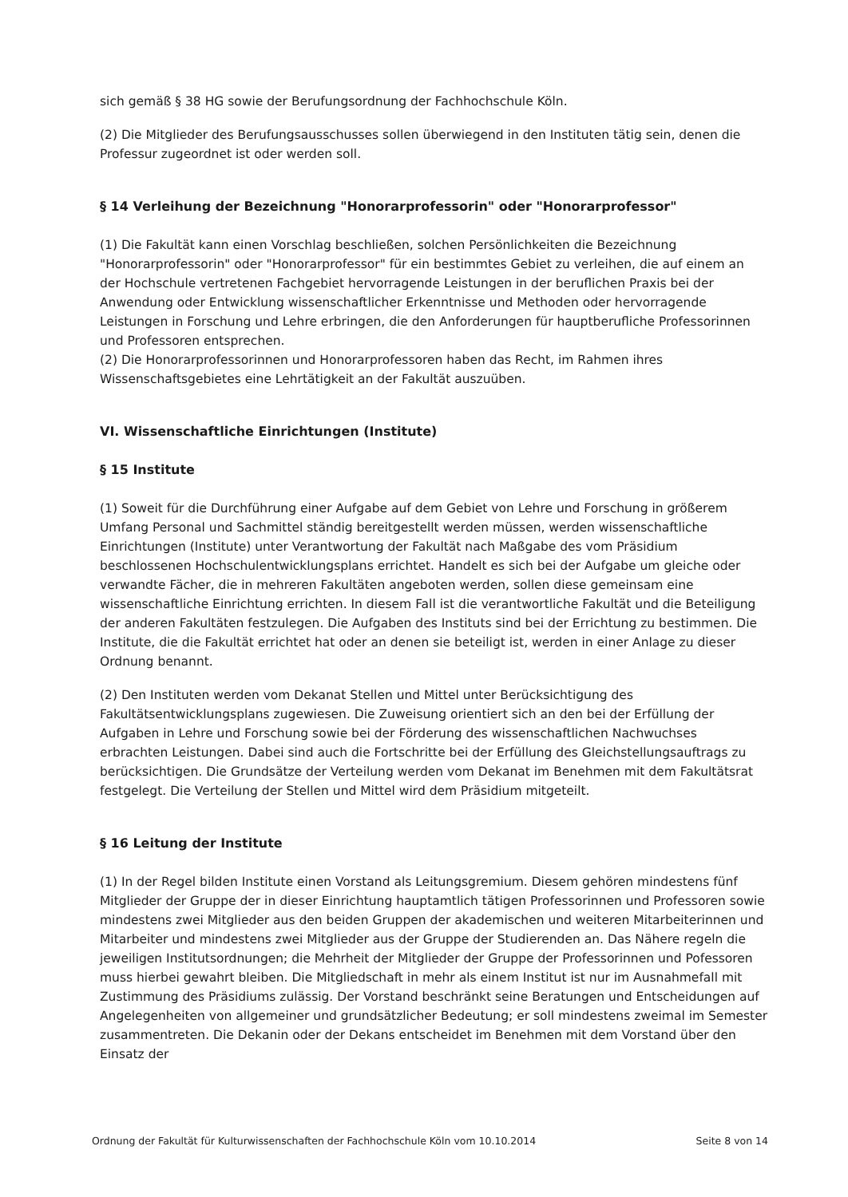sich gemäß § 38 HG sowie der Berufungsordnung der Fachhochschule Köln.
(2) Die Mitglieder des Berufungsausschusses sollen überwiegend in den Instituten tätig sein, denen die Professur zugeordnet ist oder werden soll.
§ 14 Verleihung der Bezeichnung "Honorarprofessorin" oder "Honorarprofessor"
(1) Die Fakultät kann einen Vorschlag beschließen, solchen Persönlichkeiten die Bezeichnung "Honorarprofessorin" oder "Honorarprofessor" für ein bestimmtes Gebiet zu verleihen, die auf einem an der Hochschule vertretenen Fachgebiet hervorragende Leistungen in der beruflichen Praxis bei der Anwendung oder Entwicklung wissenschaftlicher Erkenntnisse und Methoden oder hervorragende Leistungen in Forschung und Lehre erbringen, die den Anforderungen für hauptberufliche Professorinnen und Professoren entsprechen.
(2) Die Honorarprofessorinnen und Honorarprofessoren haben das Recht, im Rahmen ihres Wissenschaftsgebietes eine Lehrtätigkeit an der Fakultät auszuüben.
VI. Wissenschaftliche Einrichtungen (Institute)
§ 15 Institute
(1) Soweit für die Durchführung einer Aufgabe auf dem Gebiet von Lehre und Forschung in größerem Umfang Personal und Sachmittel ständig bereitgestellt werden müssen, werden wissenschaftliche Einrichtungen (Institute) unter Verantwortung der Fakultät nach Maßgabe des vom Präsidium beschlossenen Hochschulentwicklungsplans errichtet. Handelt es sich bei der Aufgabe um gleiche oder verwandte Fächer, die in mehreren Fakultäten angeboten werden, sollen diese gemeinsam eine wissenschaftliche Einrichtung errichten. In diesem Fall ist die verantwortliche Fakultät und die Beteiligung der anderen Fakultäten festzulegen. Die Aufgaben des Instituts sind bei der Errichtung zu bestimmen. Die Institute, die die Fakultät errichtet hat oder an denen sie beteiligt ist, werden in einer Anlage zu dieser Ordnung benannt.
(2) Den Instituten werden vom Dekanat Stellen und Mittel unter Berücksichtigung des Fakultätsentwicklungsplans zugewiesen. Die Zuweisung orientiert sich an den bei der Erfüllung der Aufgaben in Lehre und Forschung sowie bei der Förderung des wissenschaftlichen Nachwuchses erbrachten Leistungen. Dabei sind auch die Fortschritte bei der Erfüllung des Gleichstellungsauftrags zu berücksichtigen. Die Grundsätze der Verteilung werden vom Dekanat im Benehmen mit dem Fakultätsrat festgelegt. Die Verteilung der Stellen und Mittel wird dem Präsidium mitgeteilt.
§ 16 Leitung der Institute
(1) In der Regel bilden Institute einen Vorstand als Leitungsgremium. Diesem gehören mindestens fünf Mitglieder der Gruppe der in dieser Einrichtung hauptamtlich tätigen Professorinnen und Professoren sowie mindestens zwei Mitglieder aus den beiden Gruppen der akademischen und weiteren Mitarbeiterinnen und Mitarbeiter und mindestens zwei Mitglieder aus der Gruppe der Studierenden an. Das Nähere regeln die jeweiligen Institutsordnungen; die Mehrheit der Mitglieder der Gruppe der Professorinnen und Pofessoren muss hierbei gewahrt bleiben. Die Mitgliedschaft in mehr als einem Institut ist nur im Ausnahmefall mit Zustimmung des Präsidiums zulässig. Der Vorstand beschränkt seine Beratungen und Entscheidungen auf Angelegenheiten von allgemeiner und grundsätzlicher Bedeutung; er soll mindestens zweimal im Semester zusammentreten. Die Dekanin oder der Dekans entscheidet im Benehmen mit dem Vorstand über den Einsatz der
Ordnung der Fakultät für Kulturwissenschaften der Fachhochschule Köln vom 10.10.2014 Seite 8 von 14